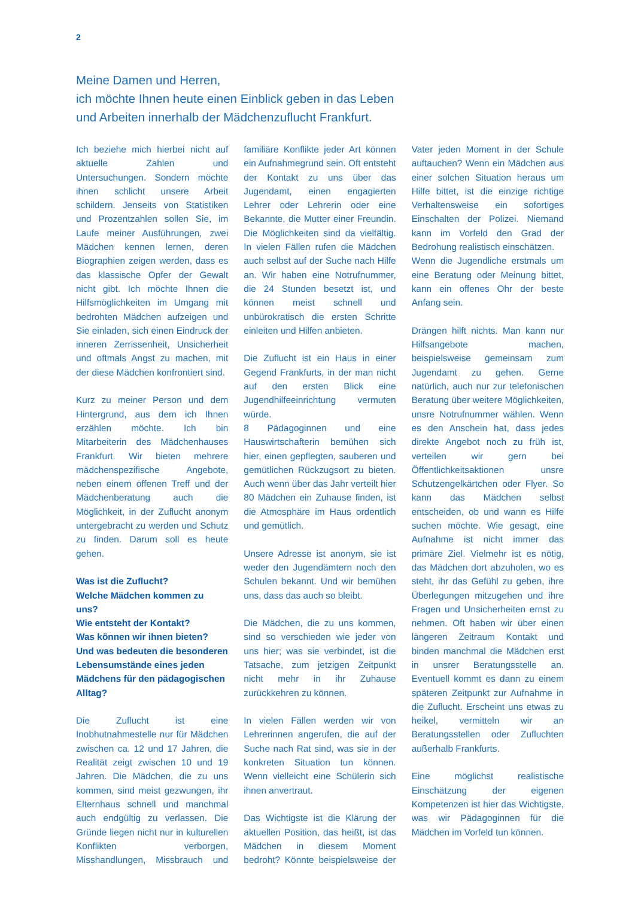2
Meine Damen und Herren,
ich möchte Ihnen heute einen Einblick geben in das Leben
und Arbeiten innerhalb der Mädchenzuflucht Frankfurt.
Ich beziehe mich hierbei nicht auf aktuelle Zahlen und Untersuchungen. Sondern möchte ihnen schlicht unsere Arbeit schildern. Jenseits von Statistiken und Prozentzahlen sollen Sie, im Laufe meiner Ausführungen, zwei Mädchen kennen lernen, deren Biographien zeigen werden, dass es das klassische Opfer der Gewalt nicht gibt. Ich möchte Ihnen die Hilfsmöglichkeiten im Umgang mit bedrohten Mädchen aufzeigen und Sie einladen, sich einen Eindruck der inneren Zerrissenheit, Unsicherheit und oftmals Angst zu machen, mit der diese Mädchen konfrontiert sind.
Kurz zu meiner Person und dem Hintergrund, aus dem ich Ihnen erzählen möchte. Ich bin Mitarbeiterin des Mädchenhauses Frankfurt. Wir bieten mehrere mädchenspezifische Angebote, neben einem offenen Treff und der Mädchenberatung auch die Möglichkeit, in der Zuflucht anonym untergebracht zu werden und Schutz zu finden. Darum soll es heute gehen.
Was ist die Zuflucht?
Welche Mädchen kommen zu uns?
Wie entsteht der Kontakt?
Was können wir ihnen bieten?
Und was bedeuten die besonderen Lebensumstände eines jeden Mädchens für den pädagogischen Alltag?
Die Zuflucht ist eine Inobhutnahmestelle nur für Mädchen zwischen ca. 12 und 17 Jahren, die Realität zeigt zwischen 10 und 19 Jahren. Die Mädchen, die zu uns kommen, sind meist gezwungen, ihr Elternhaus schnell und manchmal auch endgültig zu verlassen. Die Gründe liegen nicht nur in kulturellen Konflikten verborgen, Misshandlungen, Missbrauch und familiäre Konflikte jeder Art können ein Aufnahmegrund sein. Oft entsteht der Kontakt zu uns über das Jugendamt, einen engagierten Lehrer oder Lehrerin oder eine Bekannte, die Mutter einer Freundin. Die Möglichkeiten sind da vielfältig. In vielen Fällen rufen die Mädchen auch selbst auf der Suche nach Hilfe an. Wir haben eine Notrufnummer, die 24 Stunden besetzt ist, und können meist schnell und unbürokratisch die ersten Schritte einleiten und Hilfen anbieten.
Die Zuflucht ist ein Haus in einer Gegend Frankfurts, in der man nicht auf den ersten Blick eine Jugendhilfeeinrichtung vermuten würde.
8 Pädagoginnen und eine Hauswirtschafterin bemühen sich hier, einen gepflegten, sauberen und gemütlichen Rückzugsort zu bieten. Auch wenn über das Jahr verteilt hier 80 Mädchen ein Zuhause finden, ist die Atmosphäre im Haus ordentlich und gemütlich.
Unsere Adresse ist anonym, sie ist weder den Jugendämtern noch den Schulen bekannt. Und wir bemühen uns, dass das auch so bleibt.
Die Mädchen, die zu uns kommen, sind so verschieden wie jeder von uns hier; was sie verbindet, ist die Tatsache, zum jetzigen Zeitpunkt nicht mehr in ihr Zuhause zurückkehren zu können.
In vielen Fällen werden wir von Lehrerinnen angerufen, die auf der Suche nach Rat sind, was sie in der konkreten Situation tun können. Wenn vielleicht eine Schülerin sich ihnen anvertraut.
Das Wichtigste ist die Klärung der aktuellen Position, das heißt, ist das Mädchen in diesem Moment bedroht? Könnte beispielsweise der Vater jeden Moment in der Schule auftauchen? Wenn ein Mädchen aus einer solchen Situation heraus um Hilfe bittet, ist die einzige richtige Verhaltensweise ein sofortiges Einschalten der Polizei. Niemand kann im Vorfeld den Grad der Bedrohung realistisch einschätzen.
Wenn die Jugendliche erstmals um eine Beratung oder Meinung bittet, kann ein offenes Ohr der beste Anfang sein.
Drängen hilft nichts. Man kann nur Hilfsangebote machen, beispielsweise gemeinsam zum Jugendamt zu gehen. Gerne natürlich, auch nur zur telefonischen Beratung über weitere Möglichkeiten, unsre Notrufnummer wählen. Wenn es den Anschein hat, dass jedes direkte Angebot noch zu früh ist, verteilen wir gern bei Öffentlichkeitsaktionen unsre Schutzengelkärtchen oder Flyer. So kann das Mädchen selbst entscheiden, ob und wann es Hilfe suchen möchte. Wie gesagt, eine Aufnahme ist nicht immer das primäre Ziel. Vielmehr ist es nötig, das Mädchen dort abzuholen, wo es steht, ihr das Gefühl zu geben, ihre Überlegungen mitzugehen und ihre Fragen und Unsicherheiten ernst zu nehmen. Oft haben wir über einen längeren Zeitraum Kontakt und binden manchmal die Mädchen erst in unsrer Beratungsstelle an. Eventuell kommt es dann zu einem späteren Zeitpunkt zur Aufnahme in die Zuflucht. Erscheint uns etwas zu heikel, vermitteln wir an Beratungsstellen oder Zufluchten außerhalb Frankfurts.
Eine möglichst realistische Einschätzung der eigenen Kompetenzen ist hier das Wichtigste, was wir Pädagoginnen für die Mädchen im Vorfeld tun können.